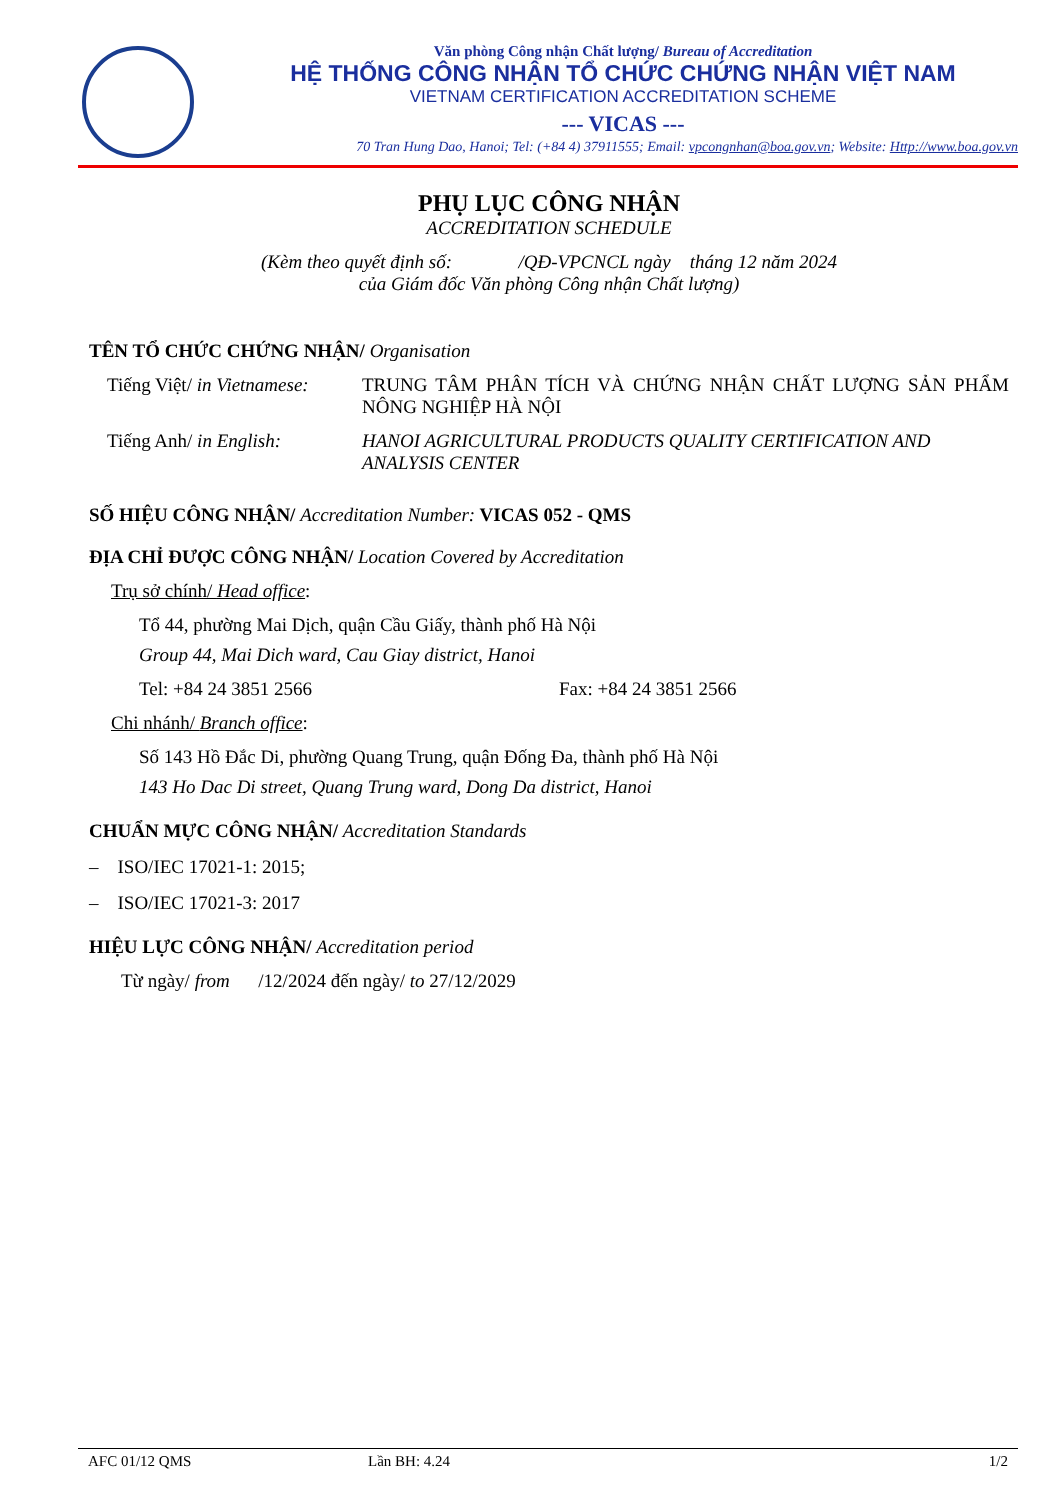Văn phòng Công nhận Chất lượng/ Bureau of Accreditation
HỆ THỐNG CÔNG NHẬN TỔ CHỨC CHỨNG NHẬN VIỆT NAM
VIETNAM CERTIFICATION ACCREDITATION SCHEME
--- VICAS ---
70 Tran Hung Dao, Hanoi; Tel: (+84 4) 37911555; Email: vpcongnhan@boa.gov.vn; Website: Http://www.boa.gov.vn
PHỤ LỤC CÔNG NHẬN
ACCREDITATION SCHEDULE
(Kèm theo quyết định số: /QĐ-VPCNCL ngày tháng 12 năm 2024
của Giám đốc Văn phòng Công nhận Chất lượng)
TÊN TỔ CHỨC CHỨNG NHẬN/ Organisation
Tiếng Việt/ in Vietnamese:
TRUNG TÂM PHÂN TÍCH VÀ CHỨNG NHẬN CHẤT LƯỢNG SẢN PHẨM NÔNG NGHIỆP HÀ NỘI
Tiếng Anh/ in English: HANOI AGRICULTURAL PRODUCTS QUALITY CERTIFICATION AND ANALYSIS CENTER
SỐ HIỆU CÔNG NHẬN/ Accreditation Number: VICAS 052 - QMS
ĐỊA CHỈ ĐƯỢC CÔNG NHẬN/ Location Covered by Accreditation
Trụ sở chính/ Head office:
Tổ 44, phường Mai Dịch, quận Cầu Giấy, thành phố Hà Nội
Group 44, Mai Dich ward, Cau Giay district, Hanoi
Tel: +84 24 3851 2566 Fax: +84 24 3851 2566
Chi nhánh/ Branch office:
Số 143 Hồ Đắc Di, phường Quang Trung, quận Đống Đa, thành phố Hà Nội
143 Ho Dac Di street, Quang Trung ward, Dong Da district, Hanoi
CHUẨN MỰC CÔNG NHẬN/ Accreditation Standards
– ISO/IEC 17021-1: 2015;
– ISO/IEC 17021-3: 2017
HIỆU LỰC CÔNG NHẬN/ Accreditation period
Từ ngày/ from /12/2024 đến ngày/ to 27/12/2029
AFC 01/12 QMS Lần BH: 4.24 1/2